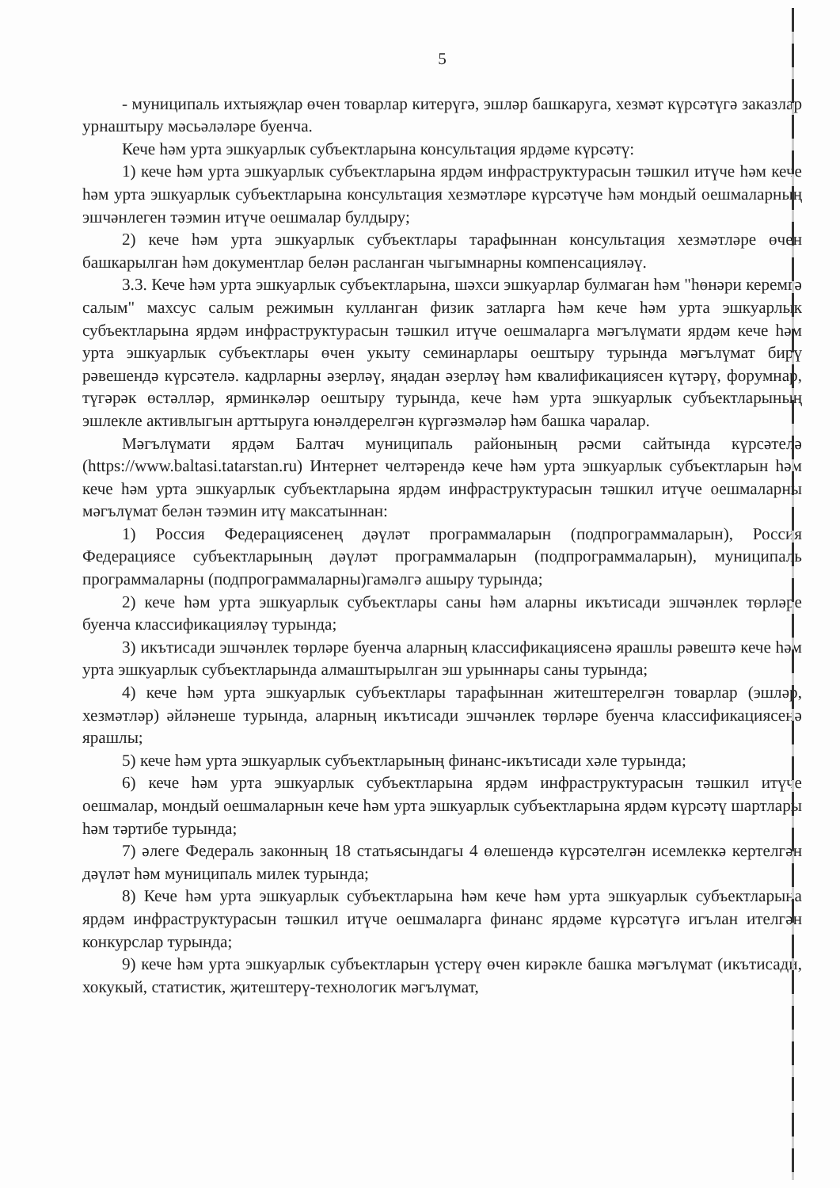5
- муниципаль ихтыяҗлар өчен товарлар китерүгә, эшләр башкаруга, хезмәт күрсәтүгә заказлар урнаштыру мәсьәләләре буенча.
Кече һәм урта эшкуарлык субъектларына консультация ярдәме күрсәтү:
1) кече һәм урта эшкуарлык субъектларына ярдәм инфраструктурасын тәшкил итүче һәм кече һәм урта эшкуарлык субъектларына консультация хезмәтләре күрсәтүче һәм мондый оешмаларның эшчәнлеген тәэмин итүче оешмалар булдыру;
2) кече һәм урта эшкуарлык субъектлары тарафыннан консультация хезмәтләре өчен башкарылган һәм документлар белән расланган чыгымнарны компенсацияләү.
3.3. Кече һәм урта эшкуарлык субъектларына, шәхси эшкуарлар булмаган һәм "һөнәри керемгә салым" махсус салым режимын кулланган физик затларга һәм кече һәм урта эшкуарлык субъектларына ярдәм инфраструктурасын тәшкил итүче оешмаларга мәгълүмати ярдәм кече һәм урта эшкуарлык субъектлары өчен укыту семинарлары оештыру турында мәгълүмат бирү рәвешендә күрсәтелә. кадрларны әзерләү, яңадан әзерләү һәм квалификациясен күтәрү, форумнар, түгәрәк өстәлләр, ярминкәләр оештыру турында, кече һәм урта эшкуарлык субъектларының эшлекле активлыгын арттыруга юнәлдерелгән күргәзмәләр һәм башка чаралар.
Мәгълүмати ярдәм Балтач муниципаль районының рәсми сайтында күрсәтелә (https://www.baltasi.tatarstan.ru) Интернет челтәрендә кече һәм урта эшкуарлык субъектларын һәм кече һәм урта эшкуарлык субъектларына ярдәм инфраструктурасын тәшкил итүче оешмаларны мәгълүмат белән тәэмин итү максатыннан:
1) Россия Федерациясенең дәүләт программаларын (подпрограммаларын), Россия Федерациясе субъектларының дәүләт программаларын (подпрограммаларын), муниципаль программаларны (подпрограммаларны)гамәлгә ашыру турында;
2) кече һәм урта эшкуарлык субъектлары саны һәм аларны икътисади эшчәнлек төрләре буенча классификацияләү турында;
3) икътисади эшчәнлек төрләре буенча аларның классификациясенә ярашлы рәвештә кече һәм урта эшкуарлык субъектларында алмаштырылган эш урыннары саны турында;
4) кече һәм урта эшкуарлык субъектлары тарафыннан житештерелгән товарлар (эшләр, хезмәтләр) әйләнеше турында, аларның икътисади эшчәнлек төрләре буенча классификациясенә ярашлы;
5) кече һәм урта эшкуарлык субъектларының финанс-икътисади хәле турында;
6) кече һәм урта эшкуарлык субъектларына ярдәм инфраструктурасын тәшкил итүче оешмалар, мондый оешмаларнын кече һәм урта эшкуарлык субъектларына ярдәм күрсәтү шартлары һәм тәртибе турында;
7) әлеге Федераль законның 18 статьясындагы 4 өлешендә күрсәтелгән исемлеккә кертелгән дәүләт һәм муниципаль милек турында;
8) Кече һәм урта эшкуарлык субъектларына һәм кече һәм урта эшкуарлык субъектларына ярдәм инфраструктурасын тәшкил итүче оешмаларга финанс ярдәме күрсәтүгә игълан ителгән конкурслар турында;
9) кече һәм урта эшкуарлык субъектларын үстерү өчен кирәкле башка мәгълүмат (икътисади, хокукый, статистик, җитештерү-технологик мәгълүмат,